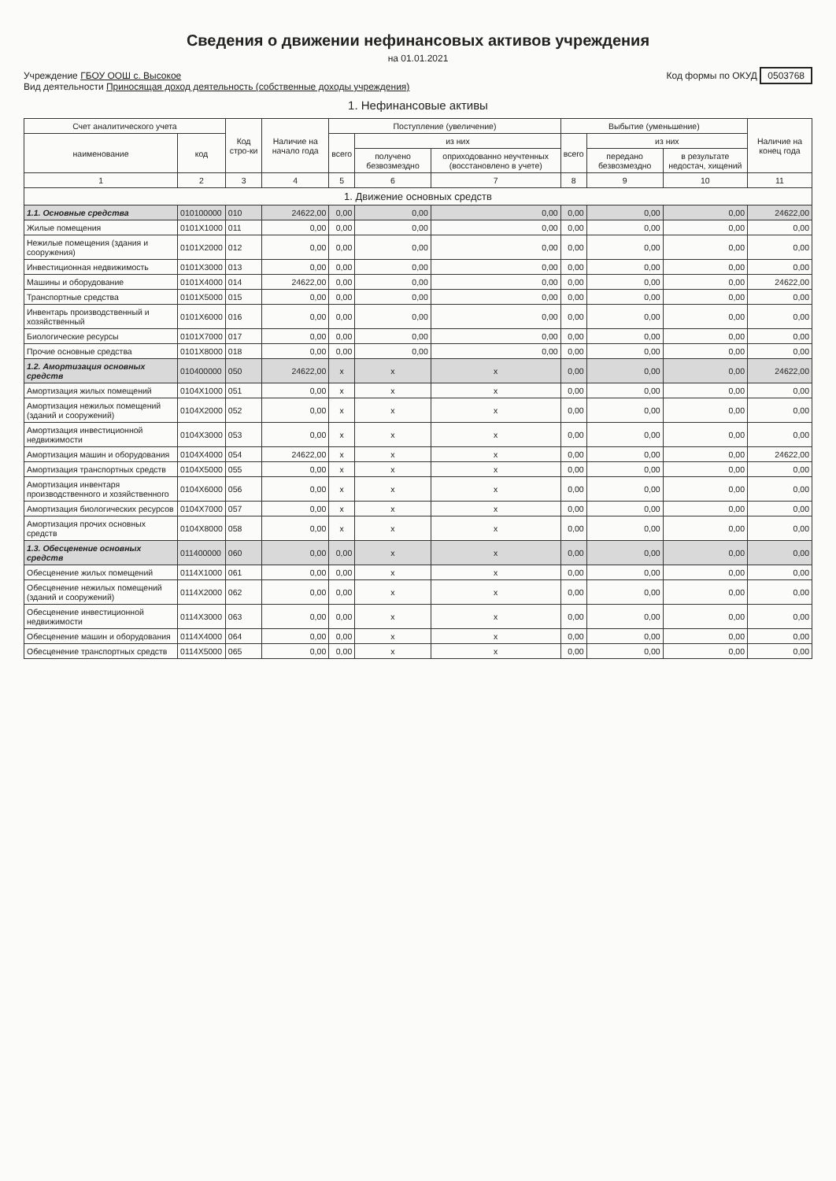Сведения о движении нефинансовых активов учреждения
на 01.01.2021
Учреждение ГБОУ ООШ с. Высокое
Вид деятельности Приносящая доход деятельность (собственные доходы учреждения)
Код формы по ОКУД 0503768
1. Нефинансовые активы
| Счет аналитического учета | | Код стро-ки | Наличие на начало года | Поступление (увеличение) | | | Выбытие (уменьшение) | | | Наличие на конец года |
| --- | --- | --- | --- | --- | --- | --- | --- | --- | --- | --- |
| наименование | код | | | всего | из них | | всего | из них | | |
| | | | | | получено безвозмездно | оприходованно неучтенных (восстановлено в учете) | | передано безвозмездно | в результате недостач, хищений | |
| 1 | 2 | 3 | 4 | 5 | 6 | 7 | 8 | 9 | 10 | 11 |
| 1. Движение основных средств | | | | | | | | | | |
| 1.1. Основные средства | 010100000 | 010 | 24622,00 | 0,00 | 0,00 | 0,00 | 0,00 | 0,00 | 0,00 | 24622,00 |
| Жилые помещения | 0101X1000 | 011 | 0,00 | 0,00 | 0,00 | 0,00 | 0,00 | 0,00 | 0,00 | 0,00 |
| Нежилые помещения (здания и сооружения) | 0101X2000 | 012 | 0,00 | 0,00 | 0,00 | 0,00 | 0,00 | 0,00 | 0,00 | 0,00 |
| Инвестиционная недвижимость | 0101X3000 | 013 | 0,00 | 0,00 | 0,00 | 0,00 | 0,00 | 0,00 | 0,00 | 0,00 |
| Машины и оборудование | 0101X4000 | 014 | 24622,00 | 0,00 | 0,00 | 0,00 | 0,00 | 0,00 | 0,00 | 24622,00 |
| Транспортные средства | 0101X5000 | 015 | 0,00 | 0,00 | 0,00 | 0,00 | 0,00 | 0,00 | 0,00 | 0,00 |
| Инвентарь производственный и хозяйственный | 0101X6000 | 016 | 0,00 | 0,00 | 0,00 | 0,00 | 0,00 | 0,00 | 0,00 | 0,00 |
| Биологические ресурсы | 0101X7000 | 017 | 0,00 | 0,00 | 0,00 | 0,00 | 0,00 | 0,00 | 0,00 | 0,00 |
| Прочие основные средства | 0101X8000 | 018 | 0,00 | 0,00 | 0,00 | 0,00 | 0,00 | 0,00 | 0,00 | 0,00 |
| 1.2. Амортизация основных средств | 010400000 | 050 | 24622,00 | x | x | x | 0,00 | 0,00 | 0,00 | 24622,00 |
| Амортизация жилых помещений | 0104X1000 | 051 | 0,00 | x | x | x | 0,00 | 0,00 | 0,00 | 0,00 |
| Амортизация нежилых помещений (зданий и сооружений) | 0104X2000 | 052 | 0,00 | x | x | x | 0,00 | 0,00 | 0,00 | 0,00 |
| Амортизация инвестиционной недвижимости | 0104X3000 | 053 | 0,00 | x | x | x | 0,00 | 0,00 | 0,00 | 0,00 |
| Амортизация машин и оборудования | 0104X4000 | 054 | 24622,00 | x | x | x | 0,00 | 0,00 | 0,00 | 24622,00 |
| Амортизация транспортных средств | 0104X5000 | 055 | 0,00 | x | x | x | 0,00 | 0,00 | 0,00 | 0,00 |
| Амортизация инвентаря производственного и хозяйственного | 0104X6000 | 056 | 0,00 | x | x | x | 0,00 | 0,00 | 0,00 | 0,00 |
| Амортизация биологических ресурсов | 0104X7000 | 057 | 0,00 | x | x | x | 0,00 | 0,00 | 0,00 | 0,00 |
| Амортизация прочих основных средств | 0104X8000 | 058 | 0,00 | x | x | x | 0,00 | 0,00 | 0,00 | 0,00 |
| 1.3. Обесценение основных средств | 011400000 | 060 | 0,00 | 0,00 | x | x | 0,00 | 0,00 | 0,00 | 0,00 |
| Обесценение жилых помещений | 0114X1000 | 061 | 0,00 | 0,00 | x | x | 0,00 | 0,00 | 0,00 | 0,00 |
| Обесценение нежилых помещений (зданий и сооружений) | 0114X2000 | 062 | 0,00 | 0,00 | x | x | 0,00 | 0,00 | 0,00 | 0,00 |
| Обесценение инвестиционной недвижимости | 0114X3000 | 063 | 0,00 | 0,00 | x | x | 0,00 | 0,00 | 0,00 | 0,00 |
| Обесценение машин и оборудования | 0114X4000 | 064 | 0,00 | 0,00 | x | x | 0,00 | 0,00 | 0,00 | 0,00 |
| Обесценение транспортных средств | 0114X5000 | 065 | 0,00 | 0,00 | x | x | 0,00 | 0,00 | 0,00 | 0,00 |